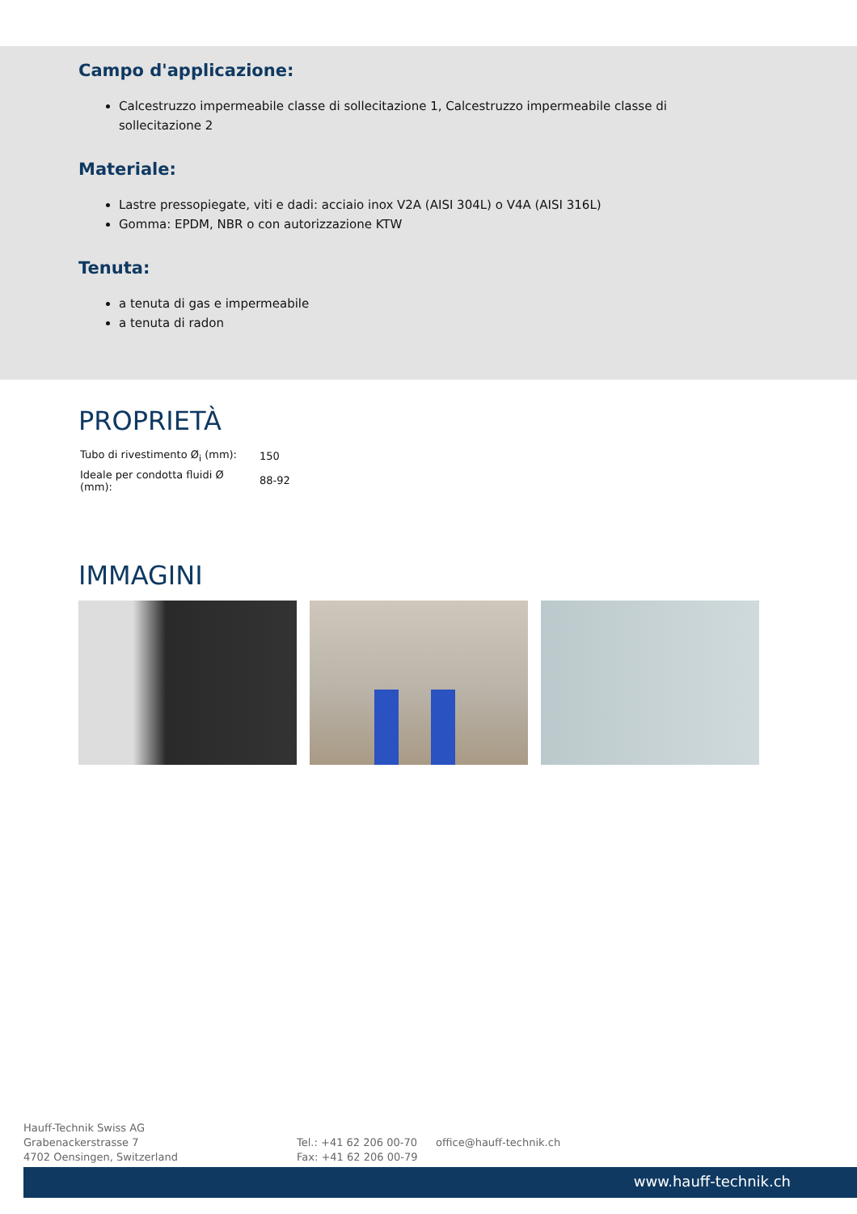Campo d'applicazione:
Calcestruzzo impermeabile classe di sollecitazione 1, Calcestruzzo impermeabile classe di sollecitazione 2
Materiale:
Lastre pressopiegate, viti e dadi: acciaio inox V2A (AISI 304L) o V4A (AISI 316L)
Gomma: EPDM, NBR o con autorizzazione KTW
Tenuta:
a tenuta di gas e impermeabile
a tenuta di radon
PROPRIETÀ
| Tubo di rivestimento Ø<sub>i</sub> (mm): | 150 |
| Ideale per condotta fluidi Ø (mm): | 88-92 |
IMMAGINI
Hauff-Technik Swiss AG
Grabenackerstrasse 7
4702 Oensingen, Switzerland
Tel.: +41 62 206 00-70
Fax: +41 62 206 00-79
office@hauff-technik.ch
www.hauff-technik.ch